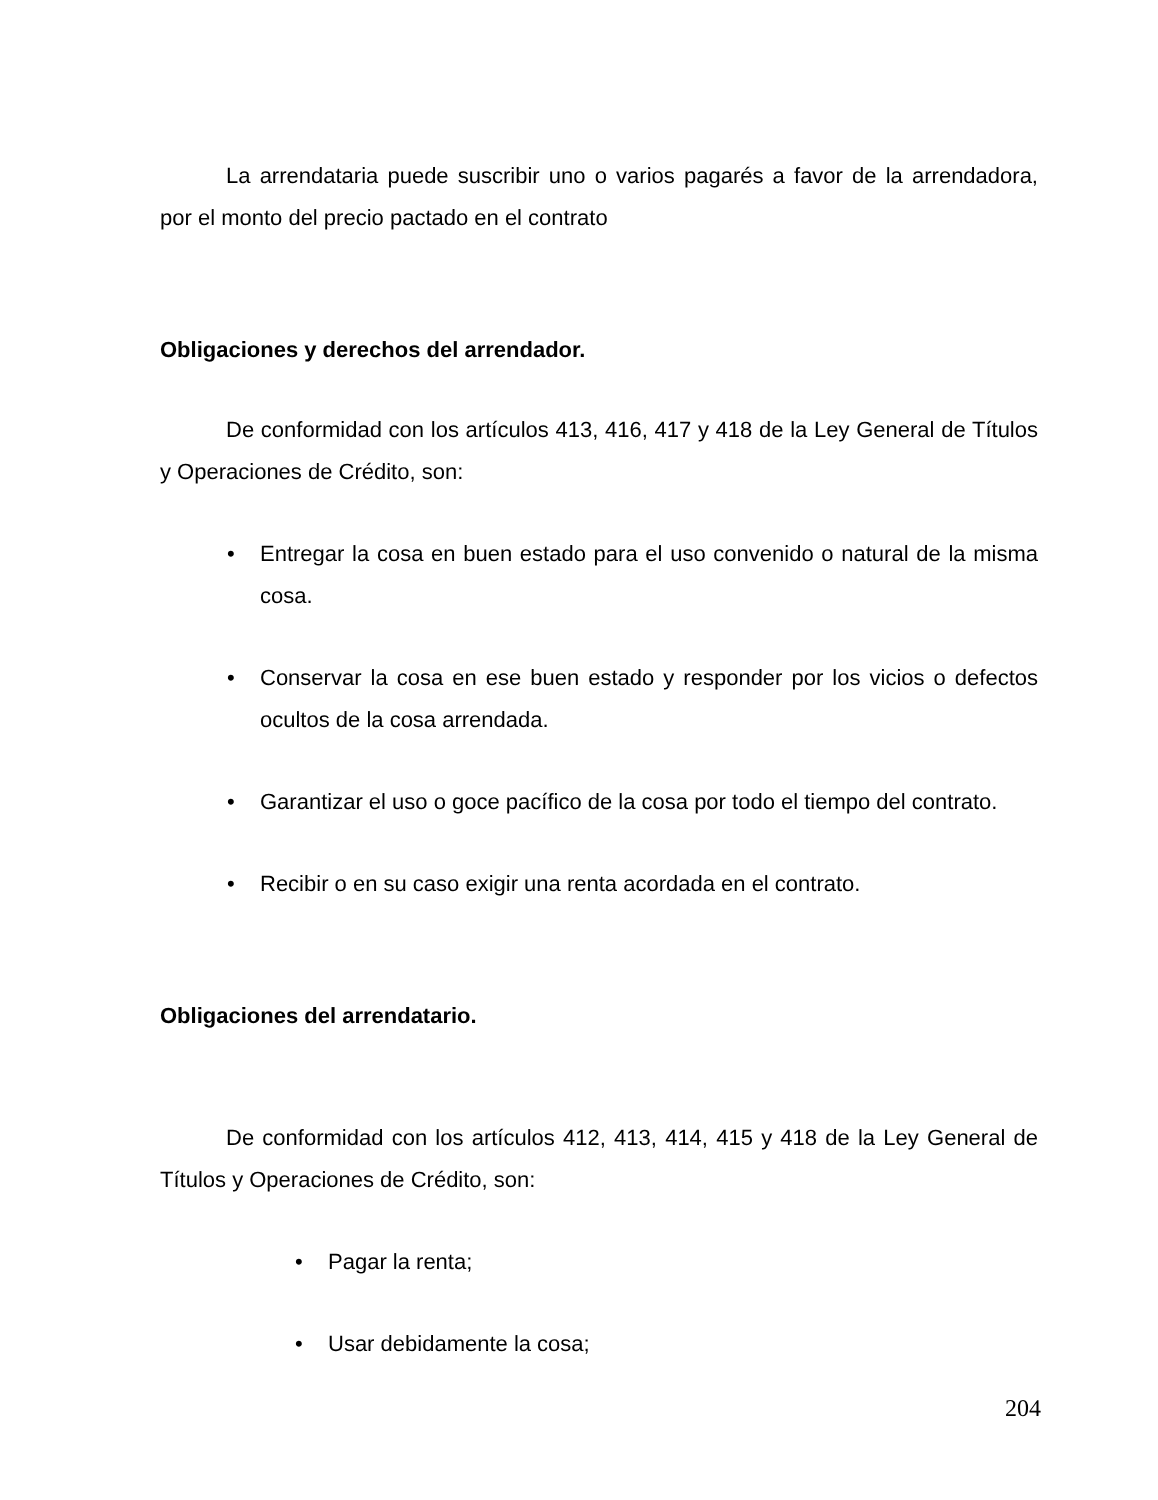La arrendataria puede suscribir uno o varios pagarés a favor de la arrendadora, por el monto del precio pactado en el contrato
Obligaciones y derechos del arrendador.
De conformidad con los artículos 413, 416, 417 y 418 de la Ley General de Títulos y Operaciones de Crédito, son:
• Entregar la cosa en buen estado para el uso convenido o natural de la misma cosa.
• Conservar la cosa en ese buen estado y responder por los vicios o defectos ocultos de la cosa arrendada.
• Garantizar el uso o goce pacífico de la cosa por todo el tiempo del contrato.
• Recibir o en su caso exigir una renta acordada en el contrato.
Obligaciones del arrendatario.
De conformidad con los artículos 412, 413, 414, 415 y 418 de la Ley General de Títulos y Operaciones de Crédito, son:
• Pagar la renta;
• Usar debidamente la cosa;
204